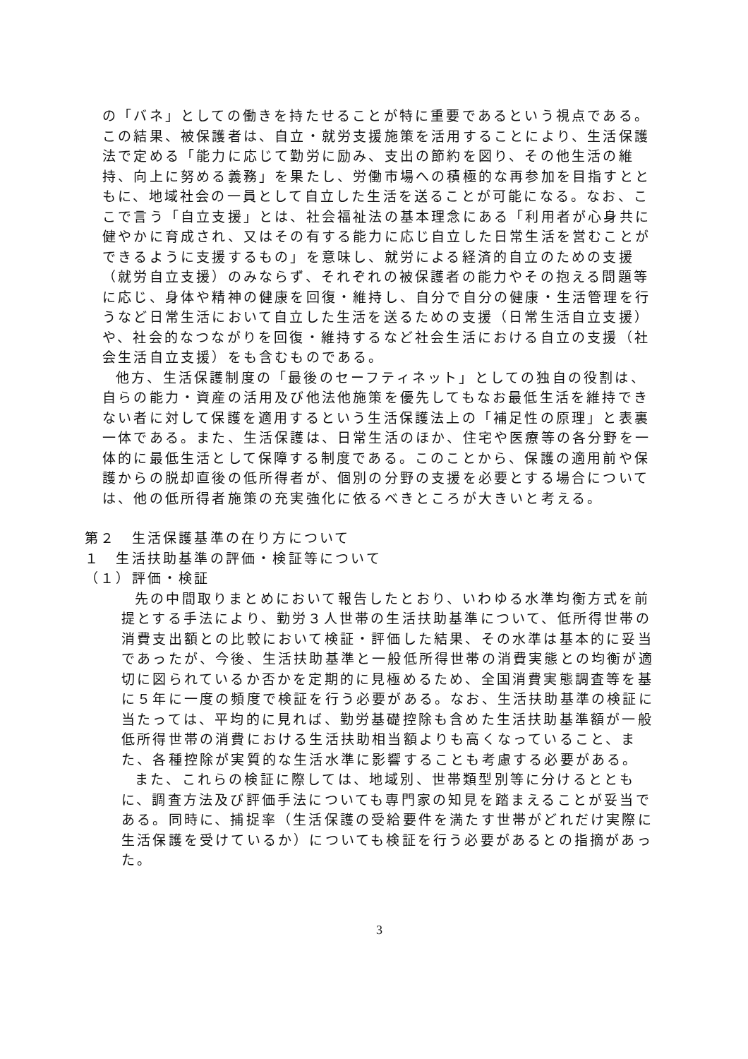の「バネ」としての働きを持たせることが特に重要であるという視点である。この結果、被保護者は、自立・就労支援施策を活用することにより、生活保護法で定める「能力に応じて勤労に励み、支出の節約を図り、その他生活の維持、向上に努める義務」を果たし、労働市場への積極的な再参加を目指すとともに、地域社会の一員として自立した生活を送ることが可能になる。なお、ここで言う「自立支援」とは、社会福祉法の基本理念にある「利用者が心身共に健やかに育成され、又はその有する能力に応じ自立した日常生活を営むことができるように支援するもの」を意味し、就労による経済的自立のための支援（就労自立支援）のみならず、それぞれの被保護者の能力やその抱える問題等に応じ、身体や精神の健康を回復・維持し、自分で自分の健康・生活管理を行うなど日常生活において自立した生活を送るための支援（日常生活自立支援）や、社会的なつながりを回復・維持するなど社会生活における自立の支援（社会生活自立支援）をも含むものである。
他方、生活保護制度の「最後のセーフティネット」としての独自の役割は、自らの能力・資産の活用及び他法他施策を優先してもなお最低生活を維持できない者に対して保護を適用するという生活保護法上の「補足性の原理」と表裏一体である。また、生活保護は、日常生活のほか、住宅や医療等の各分野を一体的に最低生活として保障する制度である。このことから、保護の適用前や保護からの脱却直後の低所得者が、個別の分野の支援を必要とする場合については、他の低所得者施策の充実強化に依るべきところが大きいと考える。
第２　生活保護基準の在り方について
１　生活扶助基準の評価・検証等について
（１）評価・検証
先の中間取りまとめにおいて報告したとおり、いわゆる水準均衡方式を前提とする手法により、勤労３人世帯の生活扶助基準について、低所得世帯の消費支出額との比較において検証・評価した結果、その水準は基本的に妥当であったが、今後、生活扶助基準と一般低所得世帯の消費実態との均衡が適切に図られているか否かを定期的に見極めるため、全国消費実態調査等を基に５年に一度の頻度で検証を行う必要がある。なお、生活扶助基準の検証に当たっては、平均的に見れば、勤労基礎控除も含めた生活扶助基準額が一般低所得世帯の消費における生活扶助相当額よりも高くなっていること、また、各種控除が実質的な生活水準に影響することも考慮する必要がある。
また、これらの検証に際しては、地域別、世帯類型別等に分けるとともに、調査方法及び評価手法についても専門家の知見を踏まえることが妥当である。同時に、捕捉率（生活保護の受給要件を満たす世帯がどれだけ実際に生活保護を受けているか）についても検証を行う必要があるとの指摘があった。
3